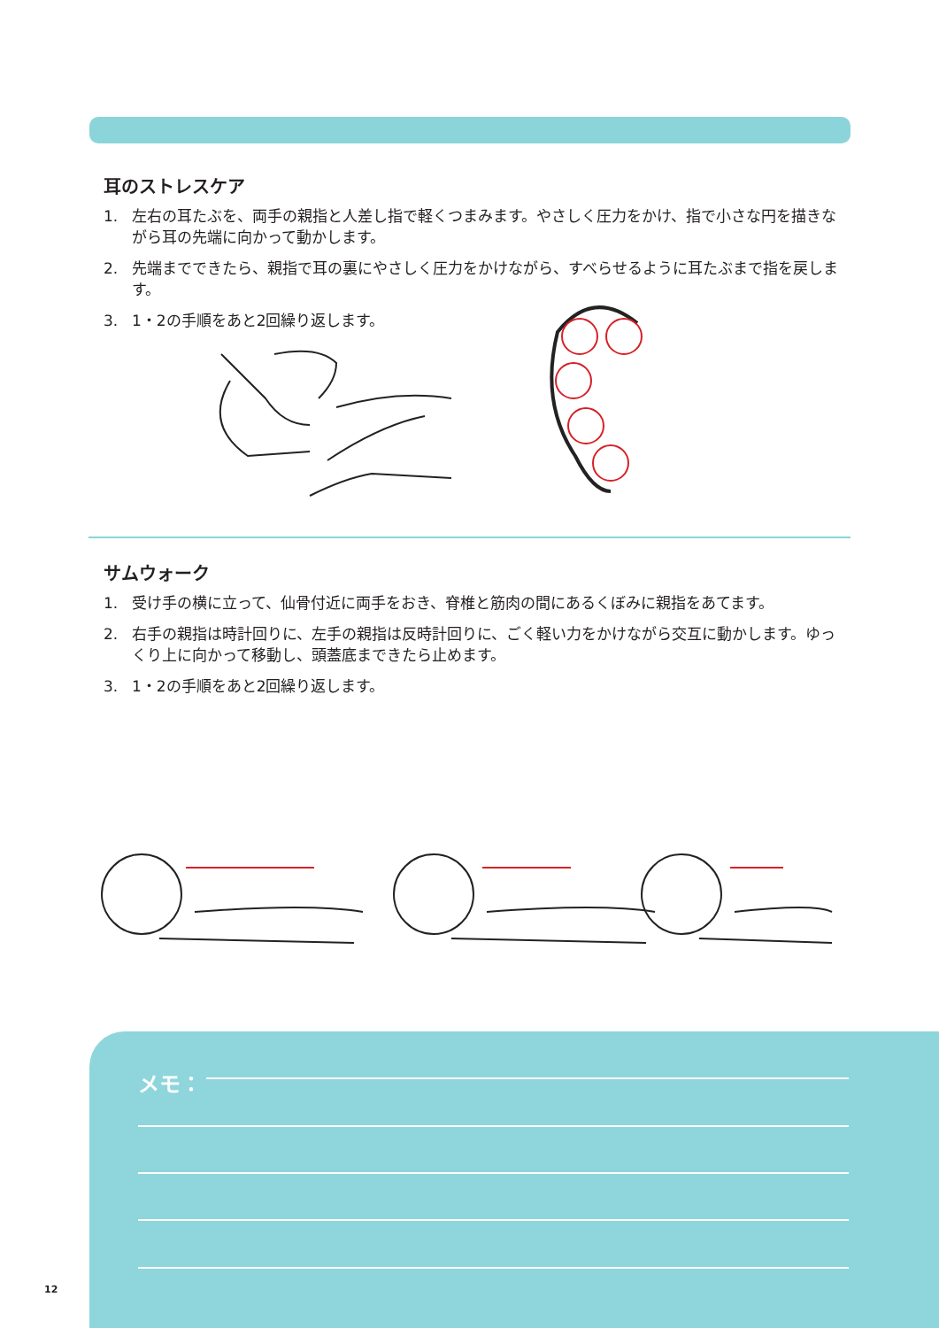耳のストレスケア
1. 左右の耳たぶを、両手の親指と人差し指で軽くつまみます。やさしく圧力をかけ、指で小さな円を描きながら耳の先端に向かって動かします。
2. 先端までできたら、親指で耳の裏にやさしく圧力をかけながら、すべらせるように耳たぶまで指を戻します。
3. 1・2の手順をあと2回繰り返します。
サムウォーク
1. 受け手の横に立って、仙骨付近に両手をおき、脊椎と筋肉の間にあるくぼみに親指をあてます。
2. 右手の親指は時計回りに、左手の親指は反時計回りに、ごく軽い力をかけながら交互に動かします。ゆっくり上に向かって移動し、頭蓋底まできたら止めます。
3. 1・2の手順をあと2回繰り返します。
メモ：
12